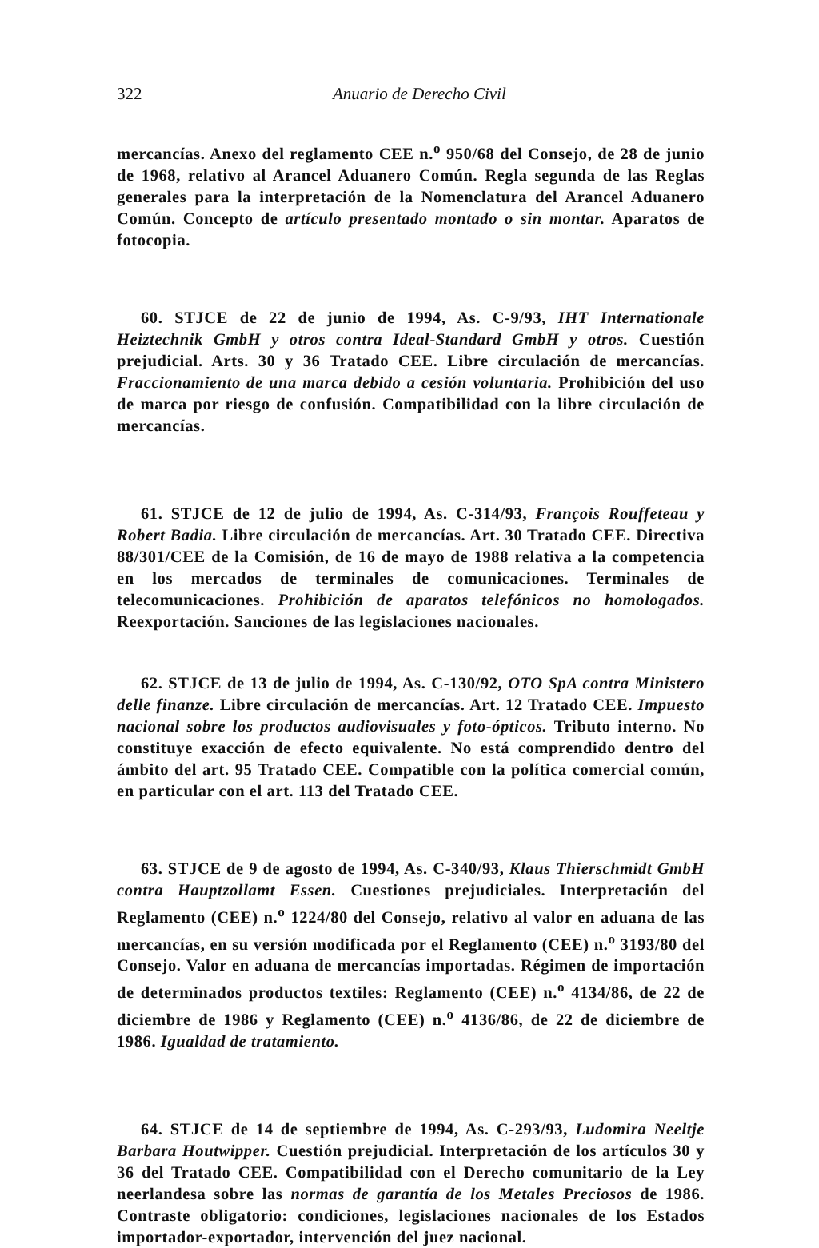322 Anuario de Derecho Civil
mercancías. Anexo del reglamento CEE n.<sup>o</sup> 950/68 del Consejo, de 28 de junio de 1968, relativo al Arancel Aduanero Común. Regla segunda de las Reglas generales para la interpretación de la Nomenclatura del Arancel Aduanero Común. Concepto de artículo presentado montado o sin montar. Aparatos de fotocopia.
60. STJCE de 22 de junio de 1994, As. C-9/93, IHT Internationale Heiztechnik GmbH y otros contra Ideal-Standard GmbH y otros. Cuestión prejudicial. Arts. 30 y 36 Tratado CEE. Libre circulación de mercancías. Fraccionamiento de una marca debido a cesión voluntaria. Prohibición del uso de marca por riesgo de confusión. Compatibilidad con la libre circulación de mercancías.
61. STJCE de 12 de julio de 1994, As. C-314/93, François Rouffeteau y Robert Badia. Libre circulación de mercancías. Art. 30 Tratado CEE. Directiva 88/301/CEE de la Comisión, de 16 de mayo de 1988 relativa a la competencia en los mercados de terminales de comunicaciones. Terminales de telecomunicaciones. Prohibición de aparatos telefónicos no homologados. Reexportación. Sanciones de las legislaciones nacionales.
62. STJCE de 13 de julio de 1994, As. C-130/92, OTO SpA contra Ministero delle finanze. Libre circulación de mercancías. Art. 12 Tratado CEE. Impuesto nacional sobre los productos audiovisuales y foto-ópticos. Tributo interno. No constituye exacción de efecto equivalente. No está comprendido dentro del ámbito del art. 95 Tratado CEE. Compatible con la política comercial común, en particular con el art. 113 del Tratado CEE.
63. STJCE de 9 de agosto de 1994, As. C-340/93, Klaus Thierschmidt GmbH contra Hauptzollamt Essen. Cuestiones prejudiciales. Interpretación del Reglamento (CEE) n.<sup>o</sup> 1224/80 del Consejo, relativo al valor en aduana de las mercancías, en su versión modificada por el Reglamento (CEE) n.<sup>o</sup> 3193/80 del Consejo. Valor en aduana de mercancías importadas. Régimen de importación de determinados productos textiles: Reglamento (CEE) n.<sup>o</sup> 4134/86, de 22 de diciembre de 1986 y Reglamento (CEE) n.<sup>o</sup> 4136/86, de 22 de diciembre de 1986. Igualdad de tratamiento.
64. STJCE de 14 de septiembre de 1994, As. C-293/93, Ludomira Neeltje Barbara Houtwipper. Cuestión prejudicial. Interpretación de los artículos 30 y 36 del Tratado CEE. Compatibilidad con el Derecho comunitario de la Ley neerlandesa sobre las normas de garantía de los Metales Preciosos de 1986. Contraste obligatorio: condiciones, legislaciones nacionales de los Estados importador-exportador, intervención del juez nacional.